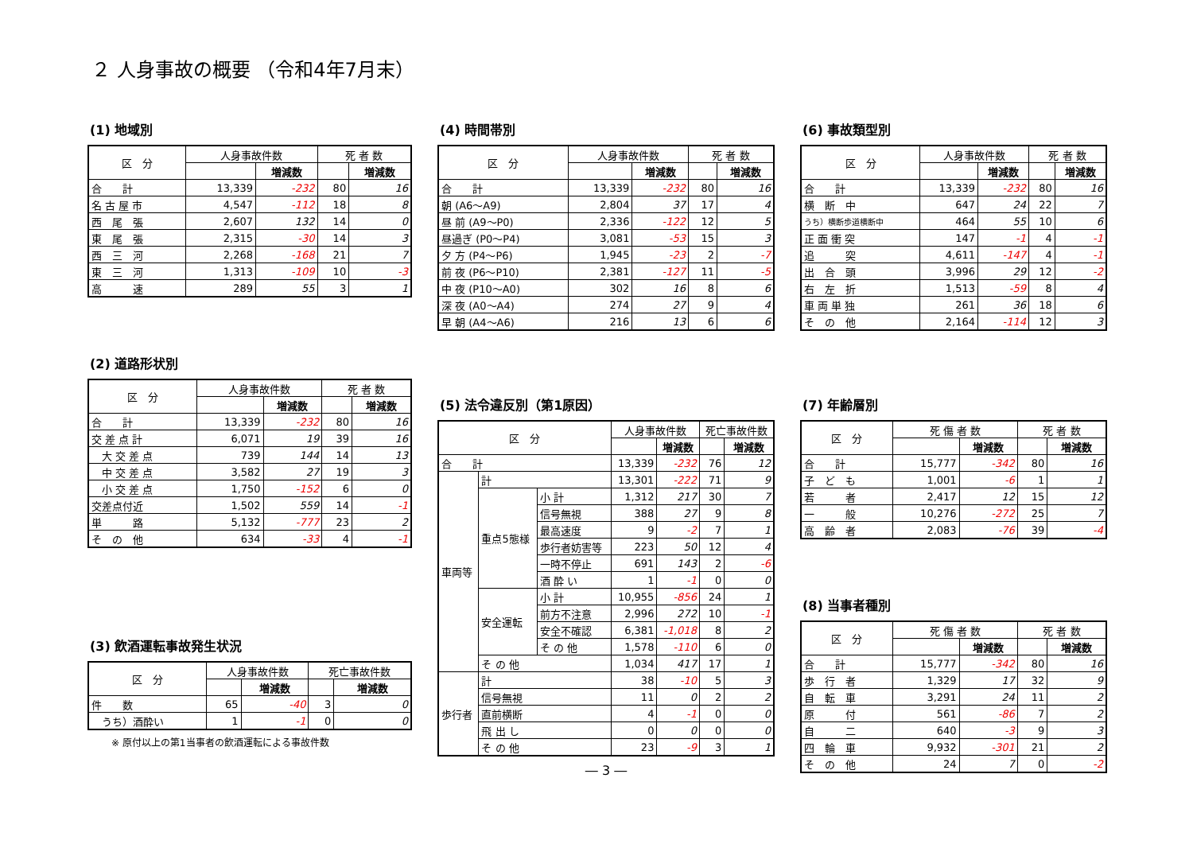２ 人身事故の概要 （令和4年7月末）
(1) 地域別
| 区 分 | 人身事故件数 | | 死 者 数 | |
| --- | --- | --- | --- | --- |
| | | 増減数 | | 増減数 |
| 合 計 | 13,339 | -232 | 80 | 16 |
| 名 古 屋 市 | 4,547 | -112 | 18 | 8 |
| 西 尾 張 | 2,607 | 132 | 14 | 0 |
| 東 尾 張 | 2,315 | -30 | 14 | 3 |
| 西 三 河 | 2,268 | -168 | 21 | 7 |
| 東 三 河 | 1,313 | -109 | 10 | -3 |
| 高 速 | 289 | 55 | 3 | 1 |
(2) 道路形状別
| 区 分 | 人身事故件数 | | 死 者 数 | |
| --- | --- | --- | --- | --- |
| | | 増減数 | | 増減数 |
| 合 計 | 13,339 | -232 | 80 | 16 |
| 交 差 点 計 | 6,071 | 19 | 39 | 16 |
| 大 交 差 点 | 739 | 144 | 14 | 13 |
| 中 交 差 点 | 3,582 | 27 | 19 | 3 |
| 小 交 差 点 | 1,750 | -152 | 6 | 0 |
| 交差点付近 | 1,502 | 559 | 14 | -1 |
| 単 路 | 5,132 | -777 | 23 | 2 |
| そ の 他 | 634 | -33 | 4 | -1 |
(3) 飲酒運転事故発生状況
| 区 分 | 人身事故件数 | | 死亡事故件数 | |
| --- | --- | --- | --- | --- |
| | | 増減数 | | 増減数 |
| 件 数 | 65 | -40 | 3 | 0 |
| うち）酒酔い | 1 | -1 | 0 | 0 |
※ 原付以上の第1当事者の飲酒運転による事故件数
(4) 時間帯別
| 区 分 | 人身事故件数 | | 死 者 数 | |
| --- | --- | --- | --- | --- |
| | | 増減数 | | 増減数 |
| 合 計 | 13,339 | -232 | 80 | 16 |
| 朝 (A6～A9) | 2,804 | 37 | 17 | 4 |
| 昼 前 (A9～P0) | 2,336 | -122 | 12 | 5 |
| 昼過ぎ (P0～P4) | 3,081 | -53 | 15 | 3 |
| 夕 方 (P4～P6) | 1,945 | -23 | 2 | -7 |
| 前 夜 (P6～P10) | 2,381 | -127 | 11 | -5 |
| 中 夜 (P10～A0) | 302 | 16 | 8 | 6 |
| 深 夜 (A0～A4) | 274 | 27 | 9 | 4 |
| 早 朝 (A4～A6) | 216 | 13 | 6 | 6 |
(5) 法令違反別（第1原因）
| 区 分 | | | 人身事故件数 | | 死亡事故件数 | |
| --- | --- | --- | --- | --- | --- | --- |
| | | | | 増減数 | | 増減数 |
| 合 計 | | | 13,339 | -232 | 76 | 12 |
| 車両等 | 計 | | 13,301 | -222 | 71 | 9 |
| | 重点5態様 | 小 計 | 1,312 | 217 | 30 | 7 |
| | | 信号無視 | 388 | 27 | 9 | 8 |
| | | 最高速度 | 9 | -2 | 7 | 1 |
| | | 歩行者妨害等 | 223 | 50 | 12 | 4 |
| | | 一時不停止 | 691 | 143 | 2 | -6 |
| | | 酒 酔 い | 1 | -1 | 0 | 0 |
| | 安全運転 | 小 計 | 10,955 | -856 | 24 | 1 |
| | | 前方不注意 | 2,996 | 272 | 10 | -1 |
| | | 安全不確認 | 6,381 | -1,018 | 8 | 2 |
| | | そ の 他 | 1,578 | -110 | 6 | 0 |
| | そ の 他 | | 1,034 | 417 | 17 | 1 |
| 歩行者 | 計 | | 38 | -10 | 5 | 3 |
| | 信号無視 | | 11 | 0 | 2 | 2 |
| | 直前横断 | | 4 | -1 | 0 | 0 |
| | 飛 出 し | | 0 | 0 | 0 | 0 |
| | そ の 他 | | 23 | -9 | 3 | 1 |
― 3 ―
(6) 事故類型別
| 区 分 | 人身事故件数 | | 死 者 数 | |
| --- | --- | --- | --- | --- |
| | | 増減数 | | 増減数 |
| 合 計 | 13,339 | -232 | 80 | 16 |
| 横 断 中 | 647 | 24 | 22 | 7 |
| うち）横断歩道横断中 | 464 | 55 | 10 | 6 |
| 正 面 衝 突 | 147 | -1 | 4 | -1 |
| 追 突 | 4,611 | -147 | 4 | -1 |
| 出 合 頭 | 3,996 | 29 | 12 | -2 |
| 右 左 折 | 1,513 | -59 | 8 | 4 |
| 車 両 単 独 | 261 | 36 | 18 | 6 |
| そ の 他 | 2,164 | -114 | 12 | 3 |
(7) 年齢層別
| 区 分 | 死 傷 者 数 | | 死 者 数 | |
| --- | --- | --- | --- | --- |
| | | 増減数 | | 増減数 |
| 合 計 | 15,777 | -342 | 80 | 16 |
| 子 ど も | 1,001 | -6 | 1 | 1 |
| 若 者 | 2,417 | 12 | 15 | 12 |
| 一 般 | 10,276 | -272 | 25 | 7 |
| 高 齢 者 | 2,083 | -76 | 39 | -4 |
(8) 当事者種別
| 区 分 | 死 傷 者 数 | | 死 者 数 | |
| --- | --- | --- | --- | --- |
| | | 増減数 | | 増減数 |
| 合 計 | 15,777 | -342 | 80 | 16 |
| 歩 行 者 | 1,329 | 17 | 32 | 9 |
| 自 転 車 | 3,291 | 24 | 11 | 2 |
| 原 付 | 561 | -86 | 7 | 2 |
| 自 二 | 640 | -3 | 9 | 3 |
| 四 輪 車 | 9,932 | -301 | 21 | 2 |
| そ の 他 | 24 | 7 | 0 | -2 |